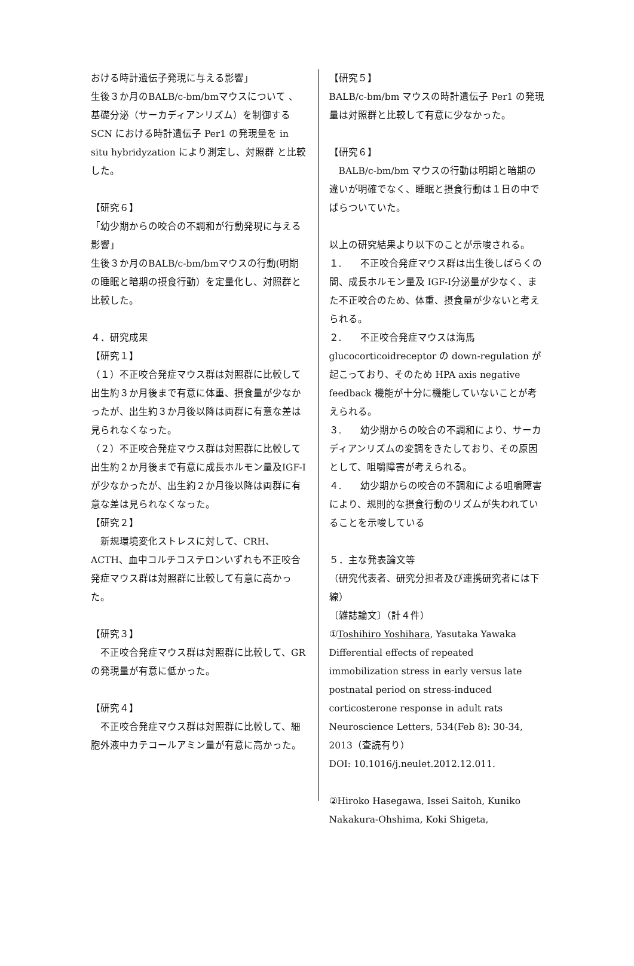おける時計遺伝子発現に与える影響」
生後３か月のBALB/c-bm/bmマウスについて 、基礎分泌（サーカディアンリズム）を制御する SCN における時計遺伝子 Per1 の発現量を in situ hybridyzation により測定し、対照群 と比較した。
【研究６】
「幼少期からの咬合の不調和が行動発現に与える影響」
生後３か月のBALB/c-bm/bmマウスの行動(明期の睡眠と暗期の摂食行動）を定量化し、対照群と比較した。
４．研究成果
【研究１】
（１）不正咬合発症マウス群は対照群に比較して出生約３か月後まで有意に体重、摂食量が少なかったが、出生約３か月後以降は両群に有意な差は見られなくなった。
（２）不正咬合発症マウス群は対照群に比較して出生約２か月後まで有意に成長ホルモン量及IGF-Ⅰが少なかったが、出生約２か月後以降は両群に有意な差は見られなくなった。
【研究２】
　新規環境変化ストレスに対して、CRH、ACTH、血中コルチコステロンいずれも不正咬合発症マウス群は対照群に比較して有意に高かった。
【研究３】
　不正咬合発症マウス群は対照群に比較して、GRの発現量が有意に低かった。
【研究４】
　不正咬合発症マウス群は対照群に比較して、細胞外液中カテコールアミン量が有意に高かった。
【研究５】
BALB/c-bm/bm マウスの時計遺伝子 Per1 の発現量は対照群と比較して有意に少なかった。
【研究６】
　BALB/c-bm/bm マウスの行動は明期と暗期の違いが明確でなく、睡眠と摂食行動は１日の中でばらついていた。
以上の研究結果より以下のことが示唆される。
１.　　不正咬合発症マウス群は出生後しばらくの間、成長ホルモン量及 IGF-Ⅰ分泌量が少なく、また不正咬合のため、体重、摂食量が少ないと考えられる。
２.　　不正咬合発症マウスは海馬 glucocorticoidreceptor の down-regulation が起こっており、そのため HPA axis negative feedback 機能が十分に機能していないことが考えられる。
３.　　幼少期からの咬合の不調和により、サーカディアンリズムの変調をきたしており、その原因として、咀嚼障害が考えられる。
４.　　幼少期からの咬合の不調和による咀嚼障害により、規則的な摂食行動のリズムが失われていることを示唆している
５．主な発表論文等
（研究代表者、研究分担者及び連携研究者には下線）
〔雑誌論文〕（計４件）
①Toshihiro Yoshihara, Yasutaka Yawaka Differential effects of repeated immobilization stress in early versus late postnatal period on stress-induced corticosterone response in adult rats Neuroscience Letters, 534(Feb 8): 30-34, 2013（査読有り）
DOI: 10.1016/j.neulet.2012.12.011.
②Hiroko Hasegawa, Issei Saitoh, Kuniko Nakakura-Ohshima, Koki Shigeta,